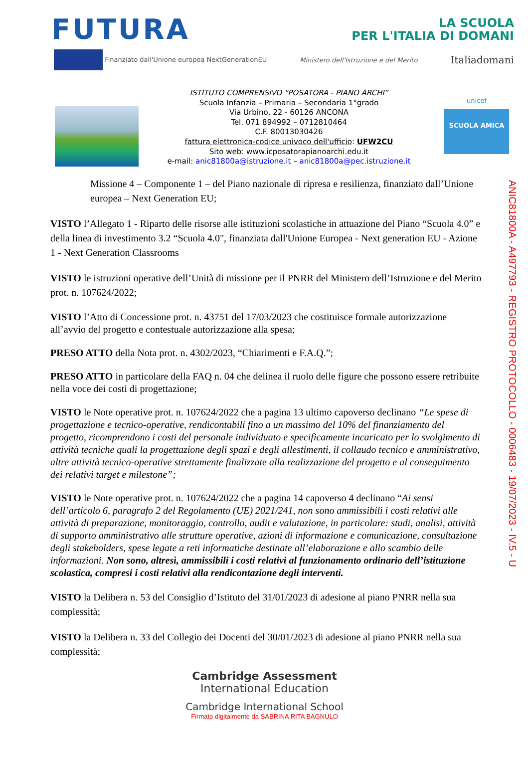FUTURA
LA SCUOLA
PER L'ITALIA DI DOMANI
Finanziato dall'Unione europea NextGenerationEU Ministero dell'Istruzione e del Merito Italiadomani
ISTITUTO COMPRENSIVO “POSATORA - PIANO ARCHI”
Scuola Infanzia – Primaria – Secondaria 1°grado
Via Urbino, 22 - 60126 ANCONA
Tel. 071 894992 – 0712810464
C.F. 80013030426
fattura elettronica-codice univoco dell'ufficio: UFW2CU
Sito web: www.icposatorapianoarchi.edu.it
e-mail: anic81800a@istruzione.it – anic81800a@pec.istruzione.it
unicef
SCUOLA AMICA
Missione 4 – Componente 1 – del Piano nazionale di ripresa e resilienza, finanziato dall’Unione europea – Next Generation EU;
VISTO l’Allegato 1 - Riparto delle risorse alle istituzioni scolastiche in attuazione del Piano “Scuola 4.0” e della linea di investimento 3.2 “Scuola 4.0", finanziata dall'Unione Europea - Next generation EU - Azione 1 - Next Generation Classrooms
VISTO le istruzioni operative dell’Unità di missione per il PNRR del Ministero dell’Istruzione e del Merito prot. n. 107624/2022;
VISTO l’Atto di Concessione prot. n. 43751 del 17/03/2023 che costituisce formale autorizzazione all’avvio del progetto e contestuale autorizzazione alla spesa;
PRESO ATTO della Nota prot. n. 4302/2023, “Chiarimenti e F.A.Q.”;
PRESO ATTO in particolare della FAQ n. 04 che delinea il ruolo delle figure che possono essere retribuite nella voce dei costi di progettazione;
VISTO le Note operative prot. n. 107624/2022 che a pagina 13 ultimo capoverso declinano “Le spese di progettazione e tecnico-operative, rendicontabili fino a un massimo del 10% del finanziamento del progetto, ricomprendono i costi del personale individuato e specificamente incaricato per lo svolgimento di attività tecniche quali la progettazione degli spazi e degli allestimenti, il collaudo tecnico e amministrativo, altre attività tecnico-operative strettamente finalizzate alla realizzazione del progetto e al conseguimento dei relativi target e milestone”;
VISTO le Note operative prot. n. 107624/2022 che a pagina 14 capoverso 4 declinano “Ai sensi dell’articolo 6, paragrafo 2 del Regolamento (UE) 2021/241, non sono ammissibili i costi relativi alle attività di preparazione, monitoraggio, controllo, audit e valutazione, in particolare: studi, analisi, attività di supporto amministrativo alle strutture operative, azioni di informazione e comunicazione, consultazione degli stakeholders, spese legate a reti informatiche destinate all’elaborazione e allo scambio delle informazioni. Non sono, altresì, ammissibili i costi relativi al funzionamento ordinario dell’istituzione scolastica, compresi i costi relativi alla rendicontazione degli interventi.
VISTO la Delibera n. 53 del Consiglio d’Istituto del 31/01/2023 di adesione al piano PNRR nella sua complessità;
VISTO la Delibera n. 33 del Collegio dei Docenti del 30/01/2023 di adesione al piano PNRR nella sua complessità;
Cambridge Assessment
International Education
Cambridge International School
Firmato digitalmente da SABRINA RITA BAGNULO
ANIC81800A - A497793 - REGISTRO PROTOCOLLO - 0006483 - 19/07/2023 - IV.5 - U